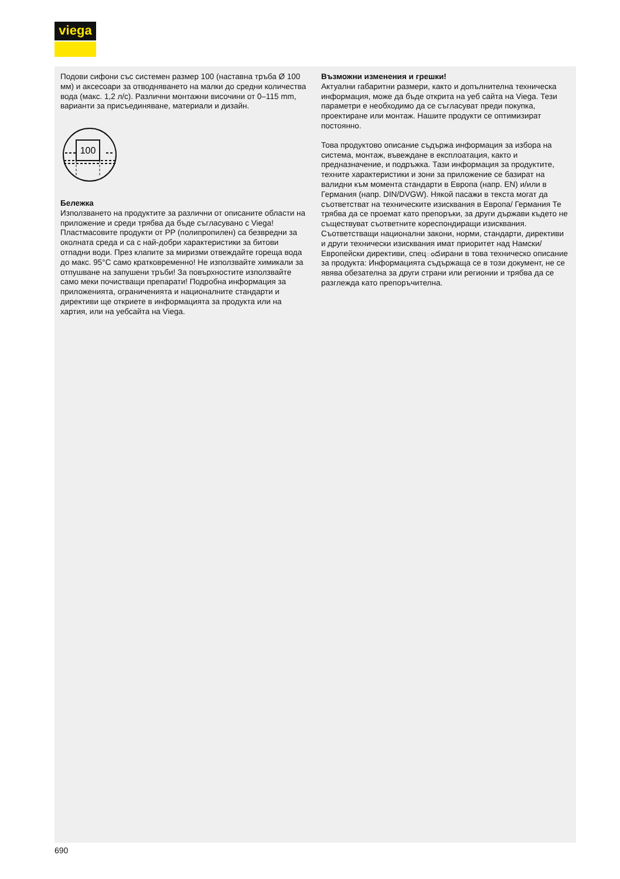viega
Подови сифони със системен размер 100 (наставна тръба Ø 100 мм) и аксесоари за отводняването на малки до средни количества вода (макс. 1,2 л/с). Различни монтажни височини от 0–115 mm, варианти за присъединяване, материали и дизайн.
100
Бележка
Използването на продуктите за различни от описаните области на приложение и среди трябва да бъде съгласу­вано с Viega! Пластмасовите продукти от PP (полипропилен) са безвредни за околната среда и са с най-добри характеристики за битови отпадни води. През клапите за миризми отвеждайте гореща вода до макс. 95°C само кратковременно! Не използвайте химикали за отпушване на запушени тръби! За повърхностите използвайте само меки почистващи препарати! Подробна информация за приложенията, ограниченията и националните стандарти и директиви ще откриете в информацията за продукта или на хартия, или на уебсайта на Viega.
Възможни изменения и грешки!
Актуални габаритни размери, както и допълнителна техническа информация, може да бъде открита на уеб сайта на Viega. Тези параметри е необходимо да се съгласуват преди покупка, проектиране или монтаж. Нашите продукти се оптимизират постоянно.
Това продуктово описание съдържа информация за избора на система, монтаж, въвеждане в експлоатация, както и предназначение, и подръжка. Тази информация за продуктите, техните характеристики и зони за приложение се базират на валидни към момента стандарти в Европа (напр. EN) и/или в Германия (напр. DIN/DVGW). Някой пасажи в текста могат да съответстват на техническите изисквания в Европа/ Германия Те трябва да се проемат като препоръки, за други държави където не съществуват съответните кореспондиращи изисквания. Съответстващи национални закони, норми, стандарти, директиви и други технически изисквания имат приоритет над Намски/ Европейски директиви, спецందирани в това техническо описание за продукта: Информацията съдържаща се в този документ, не се явява обезателна за други страни или регионии и трябва да се разглежда като препоръчителна.
690